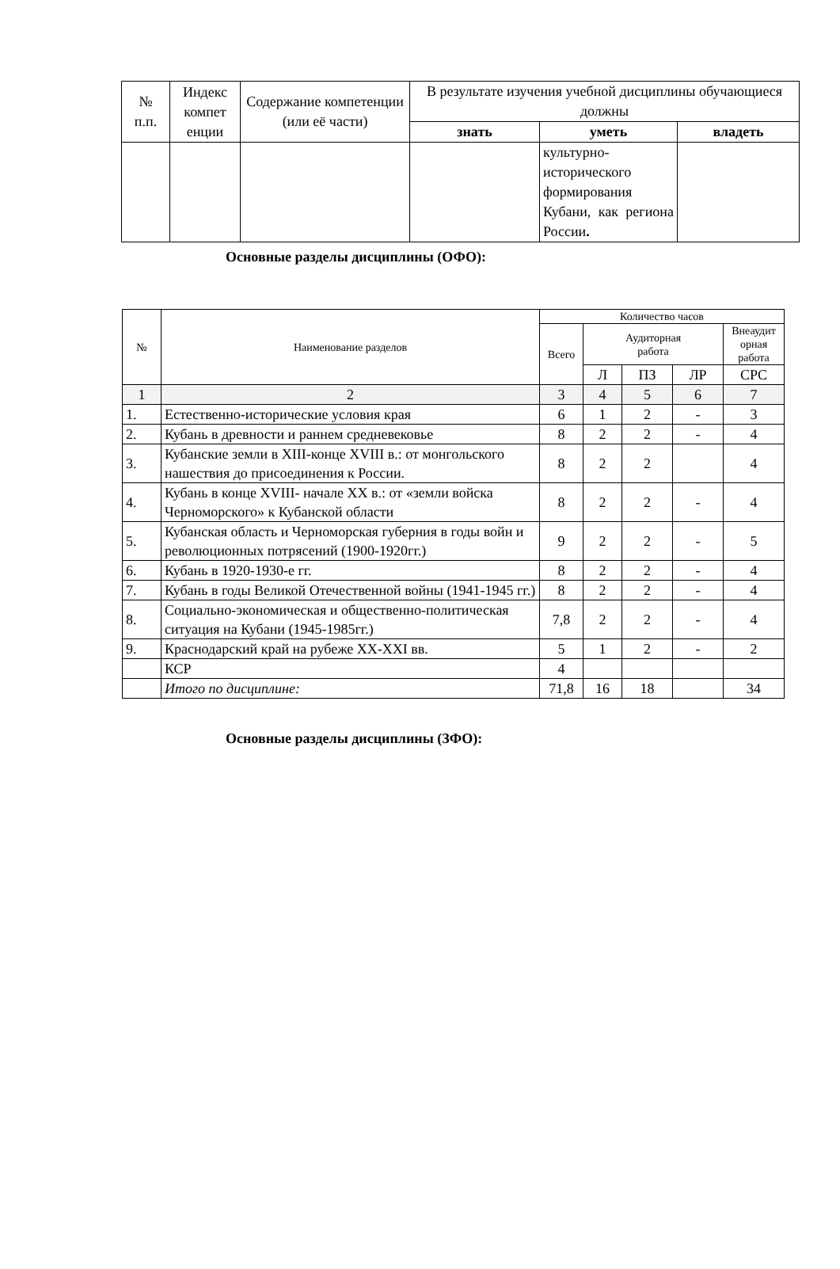| № п.п. | Индекс компет енции | Содержание компетенции (или её части) | В результате изучения учебной дисциплины обучающиеся должны | | |
| --- | --- | --- | --- | --- | --- |
| | | | знать | уметь | владеть |
| | | | | культурно-исторического формирования Кубани, как региона России . | |
Основные разделы дисциплины (ОФО):
| № | Наименование разделов | Количество часов | | | | |
| | | Всего | Аудиторная работа | | | Внеаудит орная работа |
| | | | Л | ПЗ | ЛР | СРС |
| 1 | 2 | 3 | 4 | 5 | 6 | 7 |
| 1. | Естественно-исторические условия края | 6 | 1 | 2 | - | 3 |
| 2. | Кубань в древности и раннем средневековье | 8 | 2 | 2 | - | 4 |
| 3. | Кубанские земли в XIII-конце XVIII в.: от монгольского нашествия до присоединения к России. | 8 | 2 | 2 | | 4 |
| 4. | Кубань в конце XVIII- начале XX в.: от «земли войска Черноморского» к Кубанской области | 8 | 2 | 2 | - | 4 |
| 5. | Кубанская область и Черноморская губерния в годы войн и революционных потрясений (1900-1920гг.) | 9 | 2 | 2 | - | 5 |
| 6. | Кубань в 1920-1930-е гг. | 8 | 2 | 2 | - | 4 |
| 7. | Кубань в годы Великой Отечественной войны (1941-1945 гг.) | 8 | 2 | 2 | - | 4 |
| 8. | Социально-экономическая и общественно-политическая ситуация на Кубани (1945-1985гг.) | 7,8 | 2 | 2 | - | 4 |
| 9. | Краснодарский край на рубеже XX-XXI вв. | 5 | 1 | 2 | - | 2 |
| | КСР | 4 | | | | |
| | Итого по дисциплине: | 71,8 | 16 | 18 | | 34 |
Основные разделы дисциплины (ЗФО):